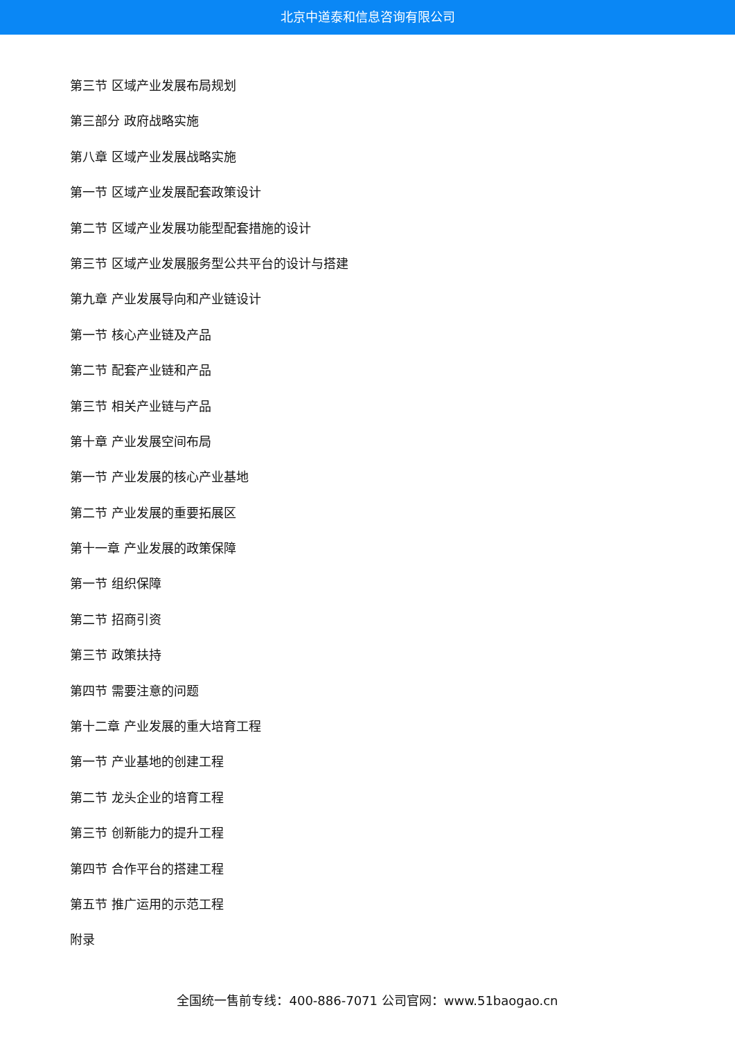北京中道泰和信息咨询有限公司
第三节 区域产业发展布局规划
第三部分 政府战略实施
第八章 区域产业发展战略实施
第一节 区域产业发展配套政策设计
第二节 区域产业发展功能型配套措施的设计
第三节 区域产业发展服务型公共平台的设计与搭建
第九章 产业发展导向和产业链设计
第一节 核心产业链及产品
第二节 配套产业链和产品
第三节 相关产业链与产品
第十章 产业发展空间布局
第一节 产业发展的核心产业基地
第二节 产业发展的重要拓展区
第十一章 产业发展的政策保障
第一节 组织保障
第二节 招商引资
第三节 政策扶持
第四节 需要注意的问题
第十二章 产业发展的重大培育工程
第一节 产业基地的创建工程
第二节 龙头企业的培育工程
第三节 创新能力的提升工程
第四节 合作平台的搭建工程
第五节 推广运用的示范工程
附录
全国统一售前专线：400-886-7071 公司官网：www.51baogao.cn